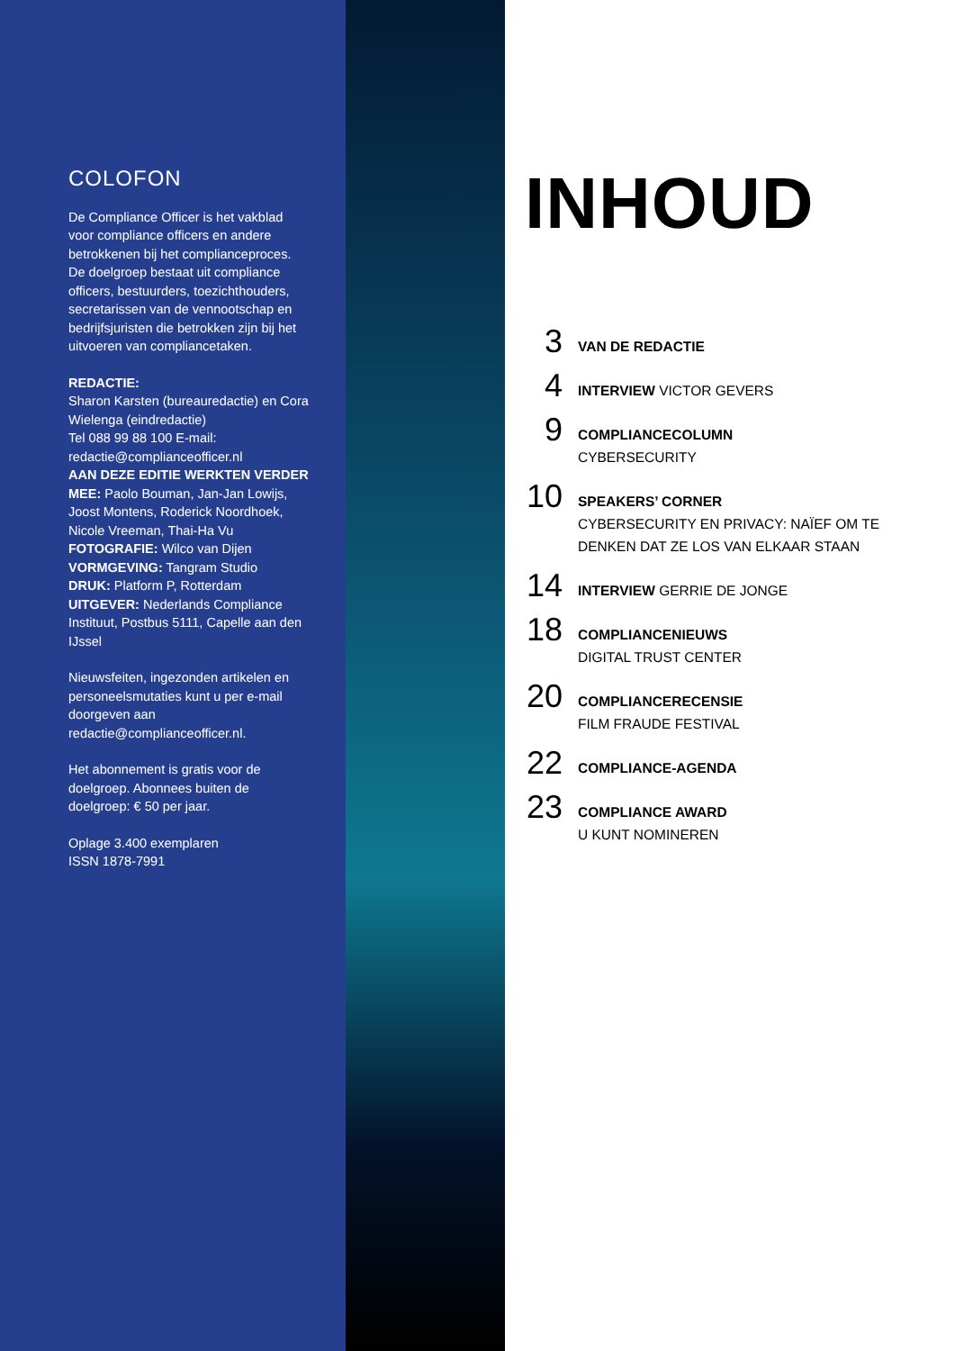COLOFON
De Compliance Officer is het vakblad voor compliance officers en andere betrokkenen bij het complianceproces. De doelgroep bestaat uit compliance officers, bestuurders, toezichthouders, secretarissen van de vennootschap en bedrijfsjuristen die betrokken zijn bij het uitvoeren van compliancetaken.
REDACTIE:
Sharon Karsten (bureauredactie) en Cora Wielenga (eindredactie)
Tel 088 99 88 100 E-mail: redactie@complianceofficer.nl
AAN DEZE EDITIE WERKTEN VERDER MEE: Paolo Bouman, Jan-Jan Lowijs, Joost Montens, Roderick Noordhoek, Nicole Vreeman, Thai-Ha Vu
FOTOGRAFIE: Wilco van Dijen
VORMGEVING: Tangram Studio
DRUK: Platform P, Rotterdam
UITGEVER: Nederlands Compliance Instituut, Postbus 5111, Capelle aan den IJssel
Nieuwsfeiten, ingezonden artikelen en personeelsmutaties kunt u per e-mail doorgeven aan redactie@complianceofficer.nl.
Het abonnement is gratis voor de doelgroep. Abonnees buiten de doelgroep: € 50 per jaar.
Oplage 3.400 exemplaren
ISSN 1878-7991
INHOUD
3
VAN DE REDACTIE
4
INTERVIEW VICTOR GEVERS
9
COMPLIANCECOLUMN
CYBERSECURITY
10
SPEAKERS’ CORNER
CYBERSECURITY EN PRIVACY: NAÏEF OM TE
DENKEN DAT ZE LOS VAN ELKAAR STAAN
14
INTERVIEW GERRIE DE JONGE
18
COMPLIANCENIEUWS
DIGITAL TRUST CENTER
20
COMPLIANCERECENSIE
FILM FRAUDE FESTIVAL
22
COMPLIANCE-AGENDA
23
COMPLIANCE AWARD
U KUNT NOMINEREN